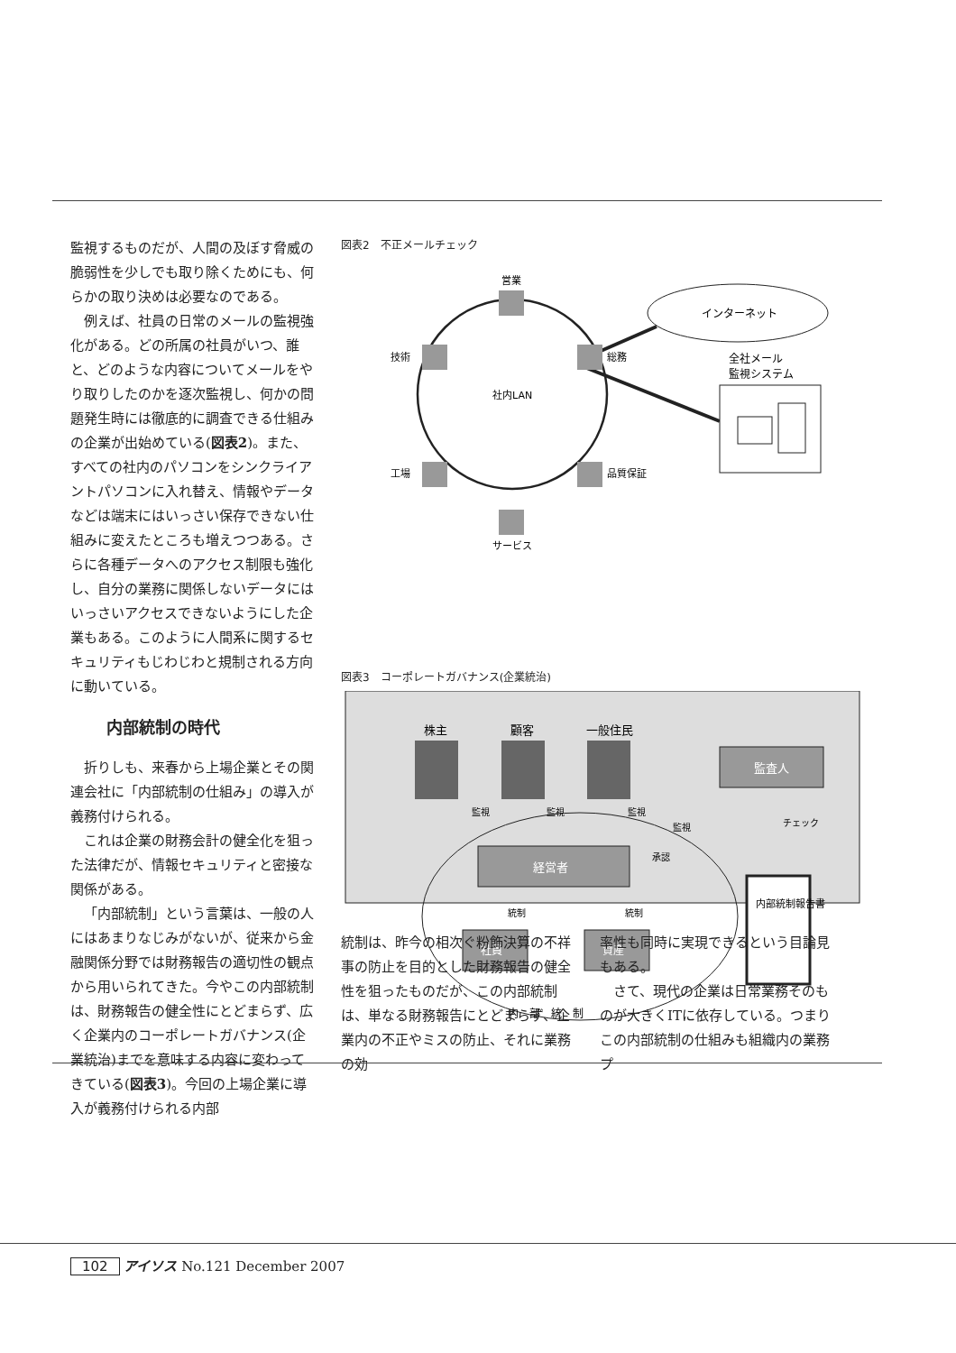監視するものだが、人間の及ぼす脅威の脆弱性を少しでも取り除くためにも、何らかの取り決めは必要なのである。
例えば、社員の日常のメールの監視強化がある。どの所属の社員がいつ、誰と、どのような内容についてメールをやり取りしたのかを逐次監視し、何かの問題発生時には徹底的に調査できる仕組みの企業が出始めている(図表2)。また、すべての社内のパソコンをシンクライアントパソコンに入れ替え、情報やデータなどは端末にはいっさい保存できない仕組みに変えたところも増えつつある。さらに各種データへのアクセス制限も強化し、自分の業務に関係しないデータにはいっさいアクセスできないようにした企業もある。このように人間系に関するセキュリティもじわじわと規制される方向に動いている。
内部統制の時代
折りしも、来春から上場企業とその関連会社に「内部統制の仕組み」の導入が義務付けられる。
これは企業の財務会計の健全化を狙った法律だが、情報セキュリティと密接な関係がある。
「内部統制」という言葉は、一般の人にはあまりなじみがないが、従来から金融関係分野では財務報告の適切性の観点から用いられてきた。今やこの内部統制は、財務報告の健全性にとどまらず、広く企業内のコーポレートガバナンス(企業統治)までを意味する内容に変わってきている(図表3)。今回の上場企業に導入が義務付けられる内部
図表2　不正メールチェック
インターネット
営業
技術
総務
工場
品質保証
サービス
社内LAN
全社メール
監視システム
図表3　コーポレートガバナンス(企業統治)
株主
顧客
一般住民
監査人
監視
監視
監視
監視
チェック
経営者
承認
統制
統制
社員
資産
内部統制報告書
内　部　統　制
統制は、昨今の相次ぐ粉飾決算の不祥事の防止を目的とした財務報告の健全性を狙ったものだが、この内部統制は、単なる財務報告にとどまらず、企業内の不正やミスの防止、それに業務の効
率性も同時に実現できるという目論見もある。
　さて、現代の企業は日常業務そのものが大きくITに依存している。つまりこの内部統制の仕組みも組織内の業務プ
102 アイソス No.121 December 2007